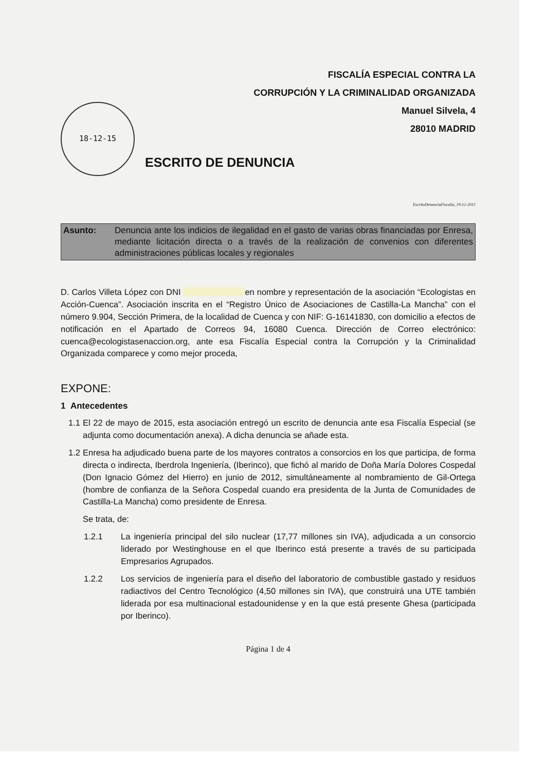FISCALÍA ESPECIAL CONTRA LA
CORRUPCIÓN Y LA CRIMINALIDAD ORGANIZADA
Manuel Silvela, 4
28010 MADRID
18-12-15
ESCRITO DE DENUNCIA
EscritoDenunciaFiscalia_19-12-2015
Asunto: Denuncia ante los indicios de ilegalidad en el gasto de varias obras financiadas por Enresa, mediante licitación directa o a través de la realización de convenios con diferentes administraciones públicas locales y regionales
D. Carlos Villeta López con DNI en nombre y representación de la asociación “Ecologistas en Acción-Cuenca”. Asociación inscrita en el “Registro Único de Asociaciones de Castilla-La Mancha” con el número 9.904, Sección Primera, de la localidad de Cuenca y con NIF: G-16141830, con domicilio a efectos de notificación en el Apartado de Correos 94, 16080 Cuenca. Dirección de Correo electrónico: cuenca@ecologistasenaccion.org, ante esa Fiscalía Especial contra la Corrupción y la Criminalidad Organizada comparece y como mejor proceda,
EXPONE:
1 Antecedentes
1.1
El 22 de mayo de 2015, esta asociación entregó un escrito de denuncia ante esa Fiscalía Especial (se adjunta como documentación anexa). A dicha denuncia se añade esta.
1.2
Enresa ha adjudicado buena parte de los mayores contratos a consorcios en los que participa, de forma directa o indirecta, Iberdrola Ingeniería, (Iberinco), que fichó al marido de Doña María Dolores Cospedal (Don Ignacio Gómez del Hierro) en junio de 2012, simultáneamente al nombramiento de Gil-Ortega (hombre de confianza de la Señora Cospedal cuando era presidenta de la Junta de Comunidades de Castilla-La Mancha) como presidente de Enresa.
Se trata, de:
1.2.1 La ingeniería principal del silo nuclear (17,77 millones sin IVA), adjudicada a un consorcio liderado por Westinghouse en el que Iberinco está presente a través de su participada Empresarios Agrupados.
1.2.2 Los servicios de ingeniería para el diseño del laboratorio de combustible gastado y residuos radiactivos del Centro Tecnológico (4,50 millones sin IVA), que construirá una UTE también liderada por esa multinacional estadounidense y en la que está presente Ghesa (participada por Iberinco).
Página 1 de 4